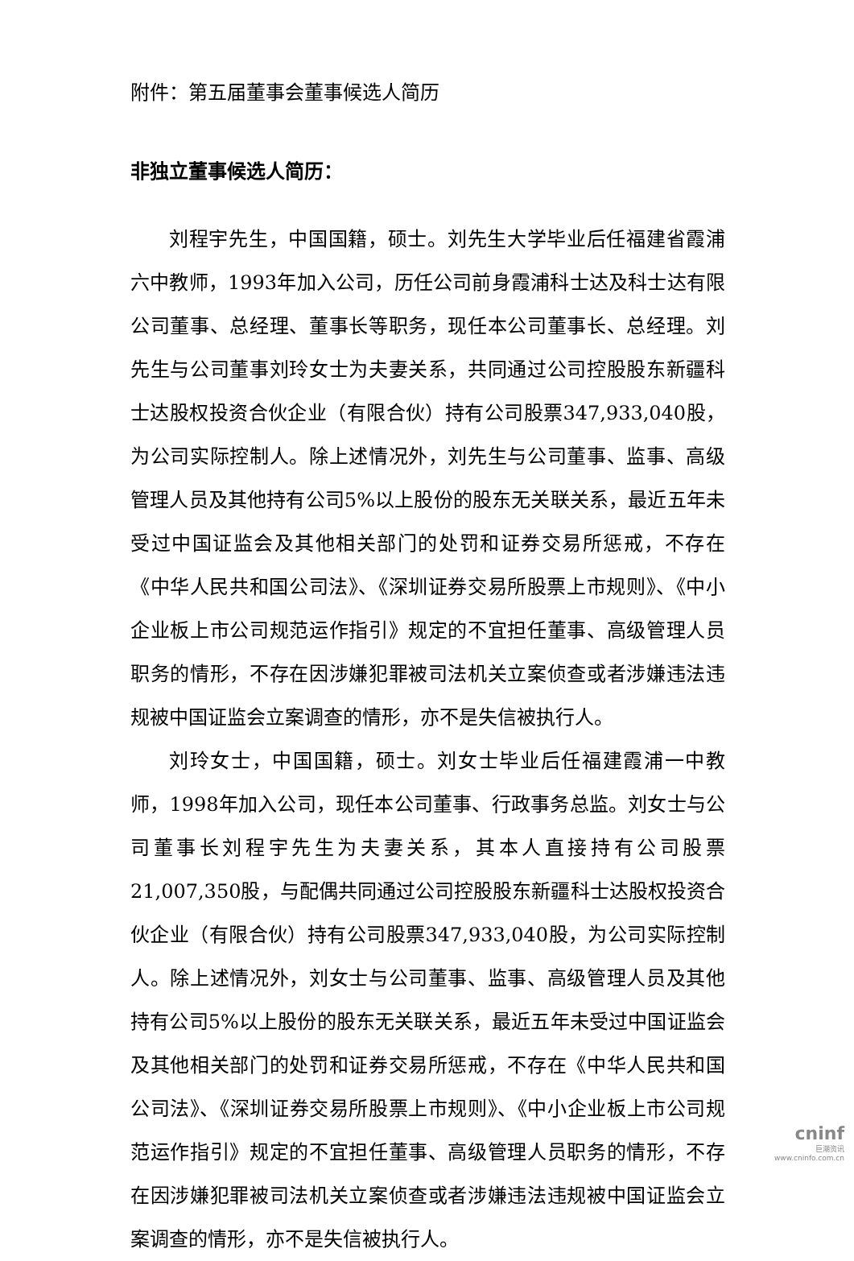附件：第五届董事会董事候选人简历
非独立董事候选人简历：
刘程宇先生，中国国籍，硕士。刘先生大学毕业后任福建省霞浦六中教师，1993年加入公司，历任公司前身霞浦科士达及科士达有限公司董事、总经理、董事长等职务，现任本公司董事长、总经理。刘先生与公司董事刘玲女士为夫妻关系，共同通过公司控股股东新疆科士达股权投资合伙企业（有限合伙）持有公司股票347,933,040股，为公司实际控制人。除上述情况外，刘先生与公司董事、监事、高级管理人员及其他持有公司5%以上股份的股东无关联关系，最近五年未受过中国证监会及其他相关部门的处罚和证券交易所惩戒，不存在《中华人民共和国公司法》、《深圳证券交易所股票上市规则》、《中小企业板上市公司规范运作指引》规定的不宜担任董事、高级管理人员职务的情形，不存在因涉嫌犯罪被司法机关立案侦查或者涉嫌违法违规被中国证监会立案调查的情形，亦不是失信被执行人。
刘玲女士，中国国籍，硕士。刘女士毕业后任福建霞浦一中教师，1998年加入公司，现任本公司董事、行政事务总监。刘女士与公司董事长刘程宇先生为夫妻关系，其本人直接持有公司股票21,007,350股，与配偶共同通过公司控股股东新疆科士达股权投资合伙企业（有限合伙）持有公司股票347,933,040股，为公司实际控制人。除上述情况外，刘女士与公司董事、监事、高级管理人员及其他持有公司5%以上股份的股东无关联关系，最近五年未受过中国证监会及其他相关部门的处罚和证券交易所惩戒，不存在《中华人民共和国公司法》、《深圳证券交易所股票上市规则》、《中小企业板上市公司规范运作指引》规定的不宜担任董事、高级管理人员职务的情形，不存在因涉嫌犯罪被司法机关立案侦查或者涉嫌违法违规被中国证监会立案调查的情形，亦不是失信被执行人。
cninf
巨潮资讯
www.cninfo.com.cn